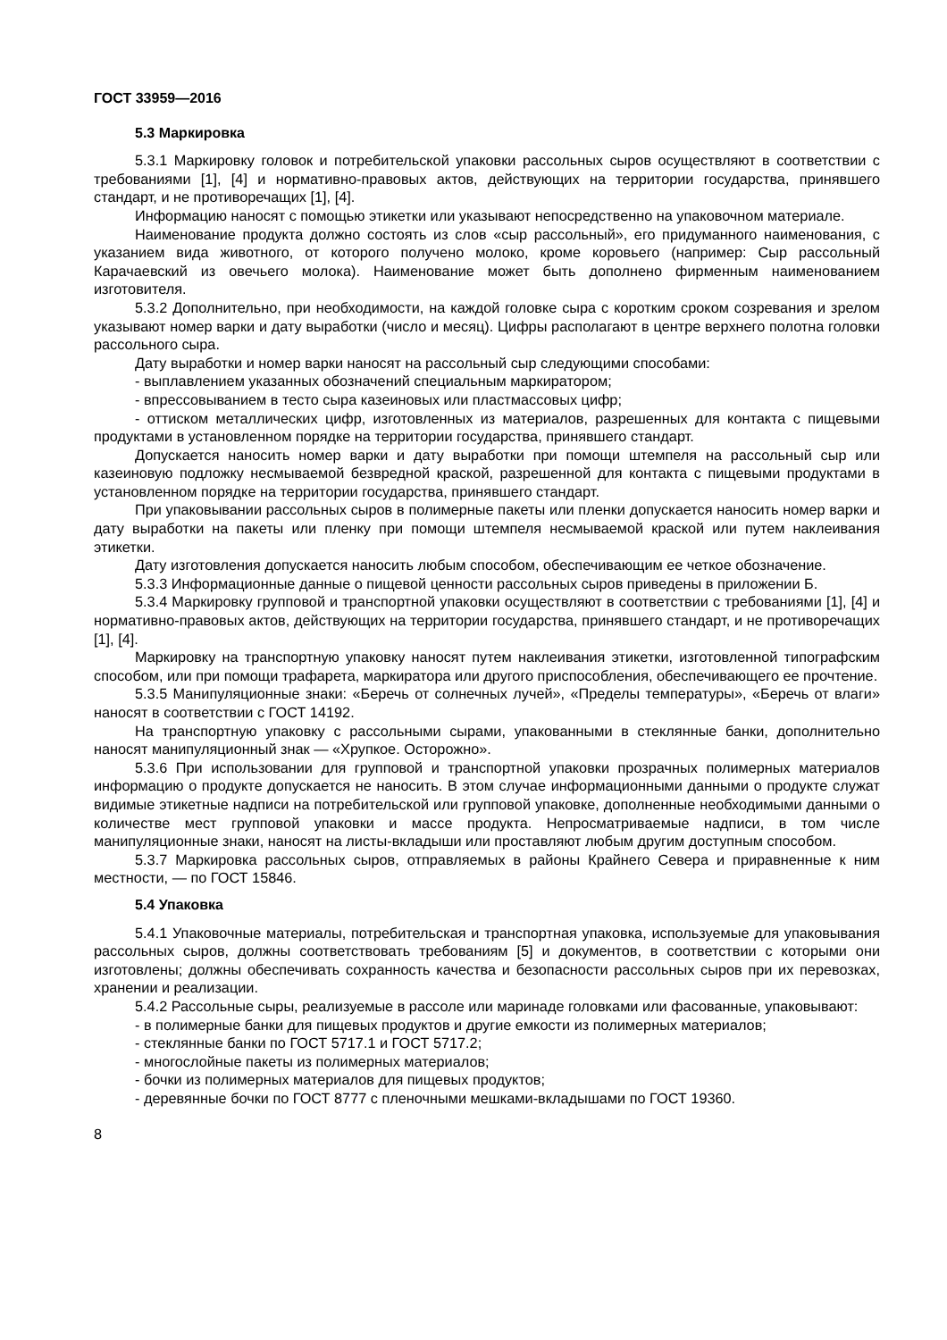ГОСТ 33959—2016
5.3 Маркировка
5.3.1 Маркировку головок и потребительской упаковки рассольных сыров осуществляют в соответствии с требованиями [1], [4] и нормативно-правовых актов, действующих на территории государства, принявшего стандарт, и не противоречащих [1], [4].
Информацию наносят с помощью этикетки или указывают непосредственно на упаковочном материале.
Наименование продукта должно состоять из слов «сыр рассольный», его придуманного наименования, с указанием вида животного, от которого получено молоко, кроме коровьего (например: Сыр рассольный Карачаевский из овечьего молока). Наименование может быть дополнено фирменным наименованием изготовителя.
5.3.2 Дополнительно, при необходимости, на каждой головке сыра с коротким сроком созревания и зрелом указывают номер варки и дату выработки (число и месяц). Цифры располагают в центре верхнего полотна головки рассольного сыра.
Дату выработки и номер варки наносят на рассольный сыр следующими способами:
- выплавлением указанных обозначений специальным маркиратором;
- впрессовыванием в тесто сыра казеиновых или пластмассовых цифр;
- оттиском металлических цифр, изготовленных из материалов, разрешенных для контакта с пищевыми продуктами в установленном порядке на территории государства, принявшего стандарт.
Допускается наносить номер варки и дату выработки при помощи штемпеля на рассольный сыр или казеиновую подложку несмываемой безвредной краской, разрешенной для контакта с пищевыми продуктами в установленном порядке на территории государства, принявшего стандарт.
При упаковывании рассольных сыров в полимерные пакеты или пленки допускается наносить номер варки и дату выработки на пакеты или пленку при помощи штемпеля несмываемой краской или путем наклеивания этикетки.
Дату изготовления допускается наносить любым способом, обеспечивающим ее четкое обозначение.
5.3.3 Информационные данные о пищевой ценности рассольных сыров приведены в приложении Б.
5.3.4 Маркировку групповой и транспортной упаковки осуществляют в соответствии с требованиями [1], [4] и нормативно-правовых актов, действующих на территории государства, принявшего стандарт, и не противоречащих [1], [4].
Маркировку на транспортную упаковку наносят путем наклеивания этикетки, изготовленной типографским способом, или при помощи трафарета, маркиратора или другого приспособления, обеспечивающего ее прочтение.
5.3.5 Манипуляционные знаки: «Беречь от солнечных лучей», «Пределы температуры», «Беречь от влаги» наносят в соответствии с ГОСТ 14192.
На транспортную упаковку с рассольными сырами, упакованными в стеклянные банки, дополнительно наносят манипуляционный знак — «Хрупкое. Осторожно».
5.3.6 При использовании для групповой и транспортной упаковки прозрачных полимерных материалов информацию о продукте допускается не наносить. В этом случае информационными данными о продукте служат видимые этикетные надписи на потребительской или групповой упаковке, дополненные необходимыми данными о количестве мест групповой упаковки и массе продукта. Непросматриваемые надписи, в том числе манипуляционные знаки, наносят на листы-вкладыши или проставляют любым другим доступным способом.
5.3.7 Маркировка рассольных сыров, отправляемых в районы Крайнего Севера и приравненные к ним местности, — по ГОСТ 15846.
5.4 Упаковка
5.4.1 Упаковочные материалы, потребительская и транспортная упаковка, используемые для упаковывания рассольных сыров, должны соответствовать требованиям [5] и документов, в соответствии с которыми они изготовлены; должны обеспечивать сохранность качества и безопасности рассольных сыров при их перевозках, хранении и реализации.
5.4.2 Рассольные сыры, реализуемые в рассоле или маринаде головками или фасованные, упаковывают:
- в полимерные банки для пищевых продуктов и другие емкости из полимерных материалов;
- стеклянные банки по ГОСТ 5717.1 и ГОСТ 5717.2;
- многослойные пакеты из полимерных материалов;
- бочки из полимерных материалов для пищевых продуктов;
- деревянные бочки по ГОСТ 8777 с пленочными мешками-вкладышами по ГОСТ 19360.
8